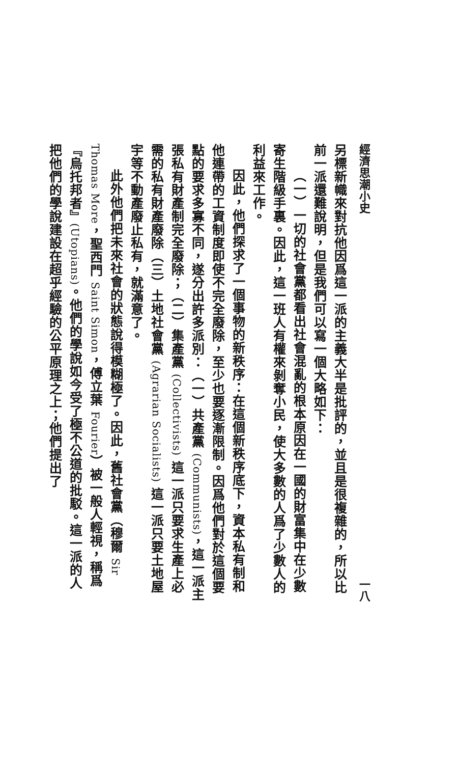經濟思潮小史 一八
另標新幟來對抗他因爲這一派的主義大半是批評的，並且是很複雜的，所以比前一派還難說明，但是我們可以寫一個大略如下：
（一）一切的社會黨都看出社會混亂的根本原因在一國的財富集中在少數寄生階級手裏。因此，這一班人有權來剝奪小民，使大多數的人爲了少數人的利益來工作。
因此，他們探求了一個事物的新秩序：在這個新秩序底下，資本私有制和他連帶的工資制度即使不完全廢除，至少也要逐漸限制。因爲他們對於這個要點的要求多寡不同，遂分出許多派別：（一）共產黨 (Communists)，這一派主張私有財產制完全廢除；（二）集產黨 (Collectivists) 這一派只要求生產上必需的私有財產廢除（三）土地社會黨 (Agrarian Socialists) 這一派只要土地屋宇等不動產廢止私有，就滿意了。
此外他們把未來社會的狀態說得模糊極了。因此，舊社會黨（穆爾 Sir Thomas More，聖西門 Saint Simon，傅立葉 Fourier）被一般人輕視，稱爲『烏托邦者』(Utopians)。他們的學說如今受了極不公道的批駁。這一派的人把他們的學說建設在超乎經驗的公平原理之上；他們提出了